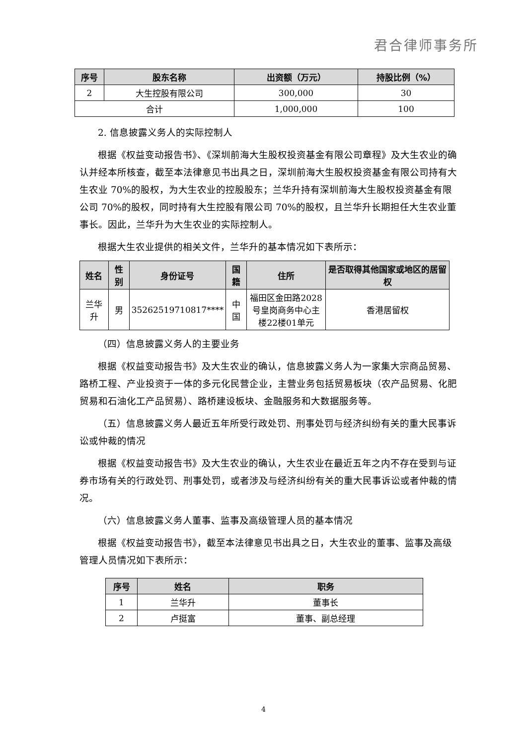君合律师事务所
| 序号 | 股东名称 | 出资额（万元） | 持股比例（%） |
| --- | --- | --- | --- |
| 2 | 大生控股有限公司 | 300,000 | 30 |
| 合计 | | 1,000,000 | 100 |
2. 信息披露义务人的实际控制人
根据《权益变动报告书》、《深圳前海大生股权投资基金有限公司章程》及大生农业的确认并经本所核查，截至本法律意见书出具之日，深圳前海大生股权投资基金有限公司持有大生农业 70%的股权，为大生农业的控股股东；兰华升持有深圳前海大生股权投资基金有限公司 70%的股权，同时持有大生控股有限公司 70%的股权，且兰华升长期担任大生农业董事长。因此，兰华升为大生农业的实际控制人。
根据大生农业提供的相关文件，兰华升的基本情况如下表所示：
| 姓名 | 性别 | 身份证号 | 国籍 | 住所 | 是否取得其他国家或地区的居留权 |
| --- | --- | --- | --- | --- | --- |
| 兰华升 | 男 | 35262519710817**** | 中国 | 福田区金田路2028号皇岗商务中心主楼22楼01单元 | 香港居留权 |
（四）信息披露义务人的主要业务
根据《权益变动报告书》及大生农业的确认，信息披露义务人为一家集大宗商品贸易、路桥工程、产业投资于一体的多元化民营企业，主营业务包括贸易板块（农产品贸易、化肥贸易和石油化工产品贸易）、路桥建设板块、金融服务和大数据服务等。
（五）信息披露义务人最近五年所受行政处罚、刑事处罚与经济纠纷有关的重大民事诉讼或仲裁的情况
根据《权益变动报告书》及大生农业的确认，大生农业在最近五年之内不存在受到与证券市场有关的行政处罚、刑事处罚，或者涉及与经济纠纷有关的重大民事诉讼或者仲裁的情况。
（六）信息披露义务人董事、监事及高级管理人员的基本情况
根据《权益变动报告书》，截至本法律意见书出具之日，大生农业的董事、监事及高级管理人员情况如下表所示：
| 序号 | 姓名 | 职务 |
| --- | --- | --- |
| 1 | 兰华升 | 董事长 |
| 2 | 卢挺富 | 董事、副总经理 |
4